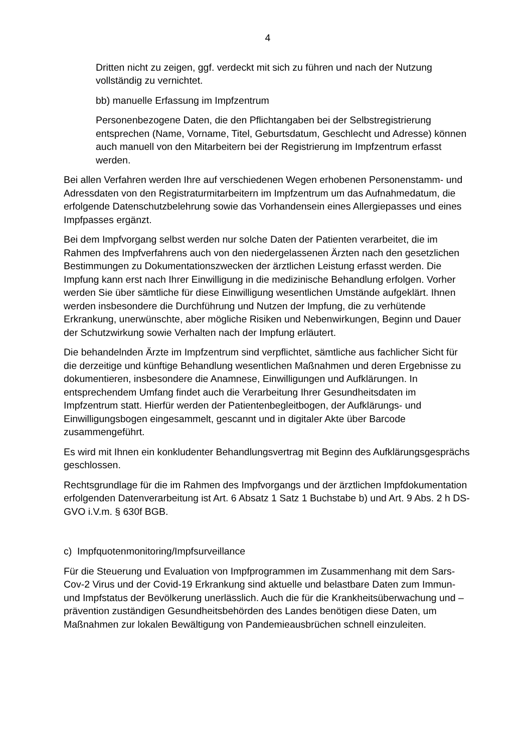4
Dritten nicht zu zeigen, ggf. verdeckt mit sich zu führen und nach der Nutzung vollständig zu vernichtet.
bb) manuelle Erfassung im Impfzentrum
Personenbezogene Daten, die den Pflichtangaben bei der Selbstregistrierung entsprechen (Name, Vorname, Titel, Geburtsdatum, Geschlecht und Adresse) können auch manuell von den Mitarbeitern bei der Registrierung im Impfzentrum erfasst werden.
Bei allen Verfahren werden Ihre auf verschiedenen Wegen erhobenen Personenstamm- und Adressdaten von den Registraturmitarbeitern im Impfzentrum um das Aufnahmedatum, die erfolgende Datenschutzbelehrung sowie das Vorhandensein eines Allergiepasses und eines Impfpasses ergänzt.
Bei dem Impfvorgang selbst werden nur solche Daten der Patienten verarbeitet, die im Rahmen des Impfverfahrens auch von den niedergelassenen Ärzten nach den gesetzlichen Bestimmungen zu Dokumentationszwecken der ärztlichen Leistung erfasst werden. Die Impfung kann erst nach Ihrer Einwilligung in die medizinische Behandlung erfolgen. Vorher werden Sie über sämtliche für diese Einwilligung wesentlichen Umstände aufgeklärt. Ihnen werden insbesondere die Durchführung und Nutzen der Impfung, die zu verhütende Erkrankung, unerwünschte, aber mögliche Risiken und Nebenwirkungen, Beginn und Dauer der Schutzwirkung sowie Verhalten nach der Impfung erläutert.
Die behandelnden Ärzte im Impfzentrum sind verpflichtet, sämtliche aus fachlicher Sicht für die derzeitige und künftige Behandlung wesentlichen Maßnahmen und deren Ergebnisse zu dokumentieren, insbesondere die Anamnese, Einwilligungen und Aufklärungen. In entsprechendem Umfang findet auch die Verarbeitung Ihrer Gesundheitsdaten im Impfzentrum statt. Hierfür werden der Patientenbegleitbogen, der Aufklärungs- und Einwilligungsbogen eingesammelt, gescannt und in digitaler Akte über Barcode zusammengeführt.
Es wird mit Ihnen ein konkludenter Behandlungsvertrag mit Beginn des Aufklärungsgesprächs geschlossen.
Rechtsgrundlage für die im Rahmen des Impfvorgangs und der ärztlichen Impfdokumentation erfolgenden Datenverarbeitung ist Art. 6 Absatz 1 Satz 1 Buchstabe b) und Art. 9 Abs. 2 h DS-GVO i.V.m. § 630f BGB.
c) Impfquotenmonitoring/Impfsurveillance
Für die Steuerung und Evaluation von Impfprogrammen im Zusammenhang mit dem Sars-Cov-2 Virus und der Covid-19 Erkrankung sind aktuelle und belastbare Daten zum Immun- und Impfstatus der Bevölkerung unerlässlich. Auch die für die Krankheitsüberwachung und –prävention zuständigen Gesundheitsbehörden des Landes benötigen diese Daten, um Maßnahmen zur lokalen Bewältigung von Pandemieausbrüchen schnell einzuleiten.